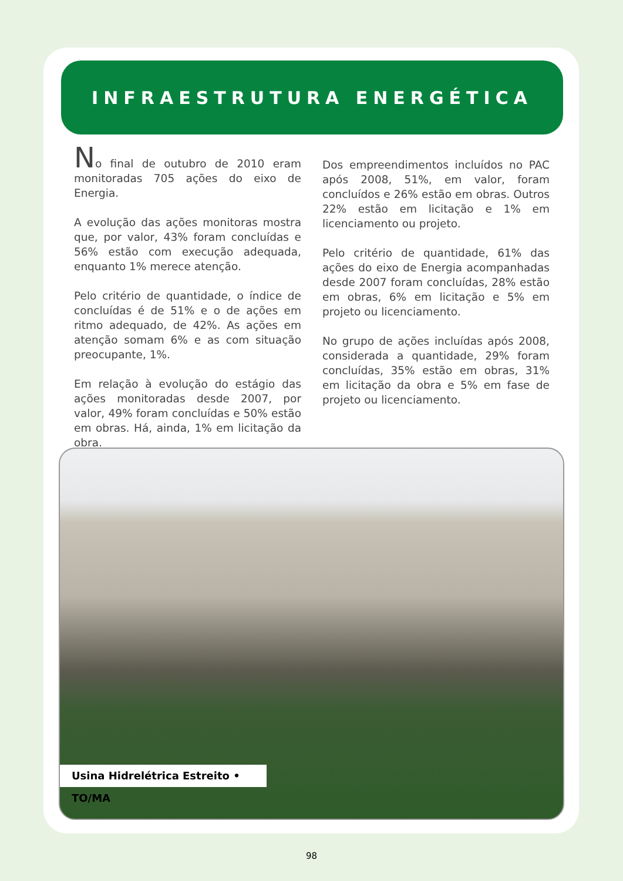INFRAESTRUTURA ENERGÉTICA
No final de outubro de 2010 eram monitoradas 705 ações do eixo de Energia.
A evolução das ações monitoras mostra que, por valor, 43% foram concluídas e 56% estão com execução adequada, enquanto 1% merece atenção.
Pelo critério de quantidade, o índice de concluídas é de 51% e o de ações em ritmo adequado, de 42%. As ações em atenção somam 6% e as com situação preocupante, 1%.
Em relação à evolução do estágio das ações monitoradas desde 2007, por valor, 49% foram concluídas e 50% estão em obras. Há, ainda, 1% em licitação da obra.
Dos empreendimentos incluídos no PAC após 2008, 51%, em valor, foram concluídos e 26% estão em obras. Outros 22% estão em licitação e 1% em licenciamento ou projeto.
Pelo critério de quantidade, 61% das ações do eixo de Energia acompanhadas desde 2007 foram concluídas, 28% estão em obras, 6% em licitação e 5% em projeto ou licenciamento.
No grupo de ações incluídas após 2008, considerada a quantidade, 29% foram concluídas, 35% estão em obras, 31% em licitação da obra e 5% em fase de projeto ou licenciamento.
Usina Hidrelétrica Estreito • TO/MA
98